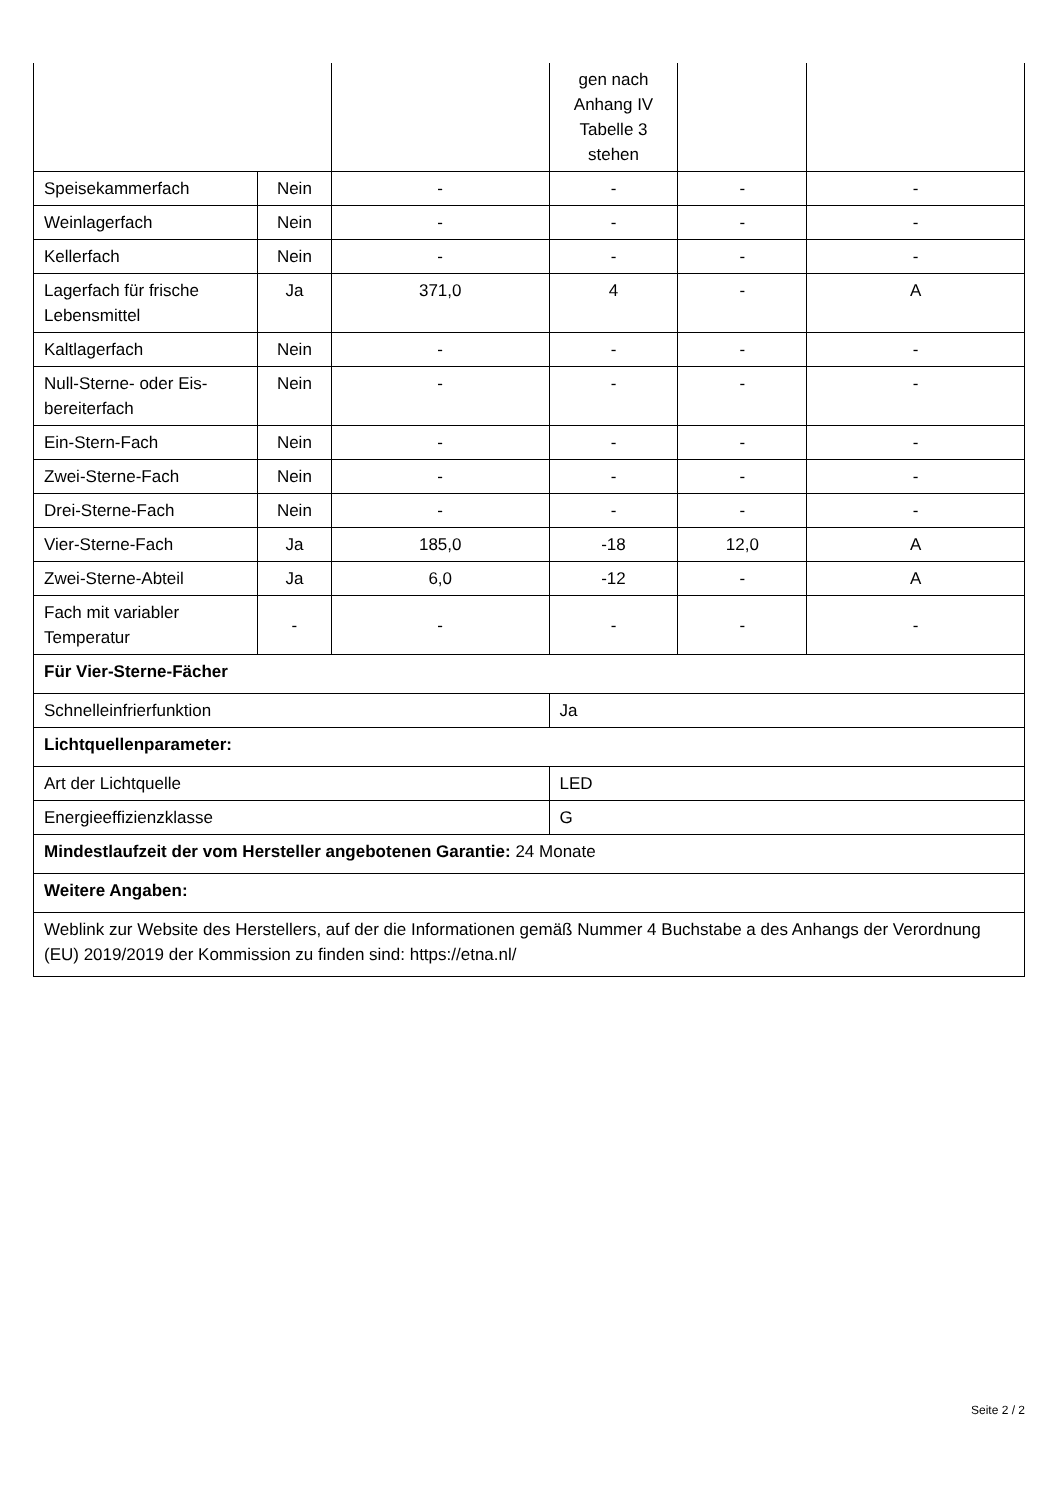| | | | gen nach Anhang IV Tabelle 3 stehen | | |
| Speisekammerfach | Nein | - | - | - | - |
| Weinlagerfach | Nein | - | - | - | - |
| Kellerfach | Nein | - | - | - | - |
| Lagerfach für frische Lebensmittel | Ja | 371,0 | 4 | - | A |
| Kaltlagerfach | Nein | - | - | - | - |
| Null-Sterne- oder Eis-bereiterfach | Nein | - | - | - | - |
| Ein-Stern-Fach | Nein | - | - | - | - |
| Zwei-Sterne-Fach | Nein | - | - | - | - |
| Drei-Sterne-Fach | Nein | - | - | - | - |
| Vier-Sterne-Fach | Ja | 185,0 | -18 | 12,0 | A |
| Zwei-Sterne-Abteil | Ja | 6,0 | -12 | - | A |
| Fach mit variabler Temperatur | - | - | - | - | - |
| Für Vier-Sterne-Fächer | | | | | |
| Schnelleinfrierfunktion | | | Ja | | |
| Lichtquellenparameter: | | | | | |
| Art der Lichtquelle | | | LED | | |
| Energieeffizienzklasse | | | G | | |
| Mindestlaufzeit der vom Hersteller angebotenen Garantie: 24 Monate | | | | | |
| Weitere Angaben: | | | | | |
| Weblink zur Website des Herstellers, auf der die Informationen gemäß Nummer 4 Buchstabe a des Anhangs der Verordnung (EU) 2019/2019 der Kommission zu finden sind: https://etna.nl/ | | | | | |
Seite 2 / 2